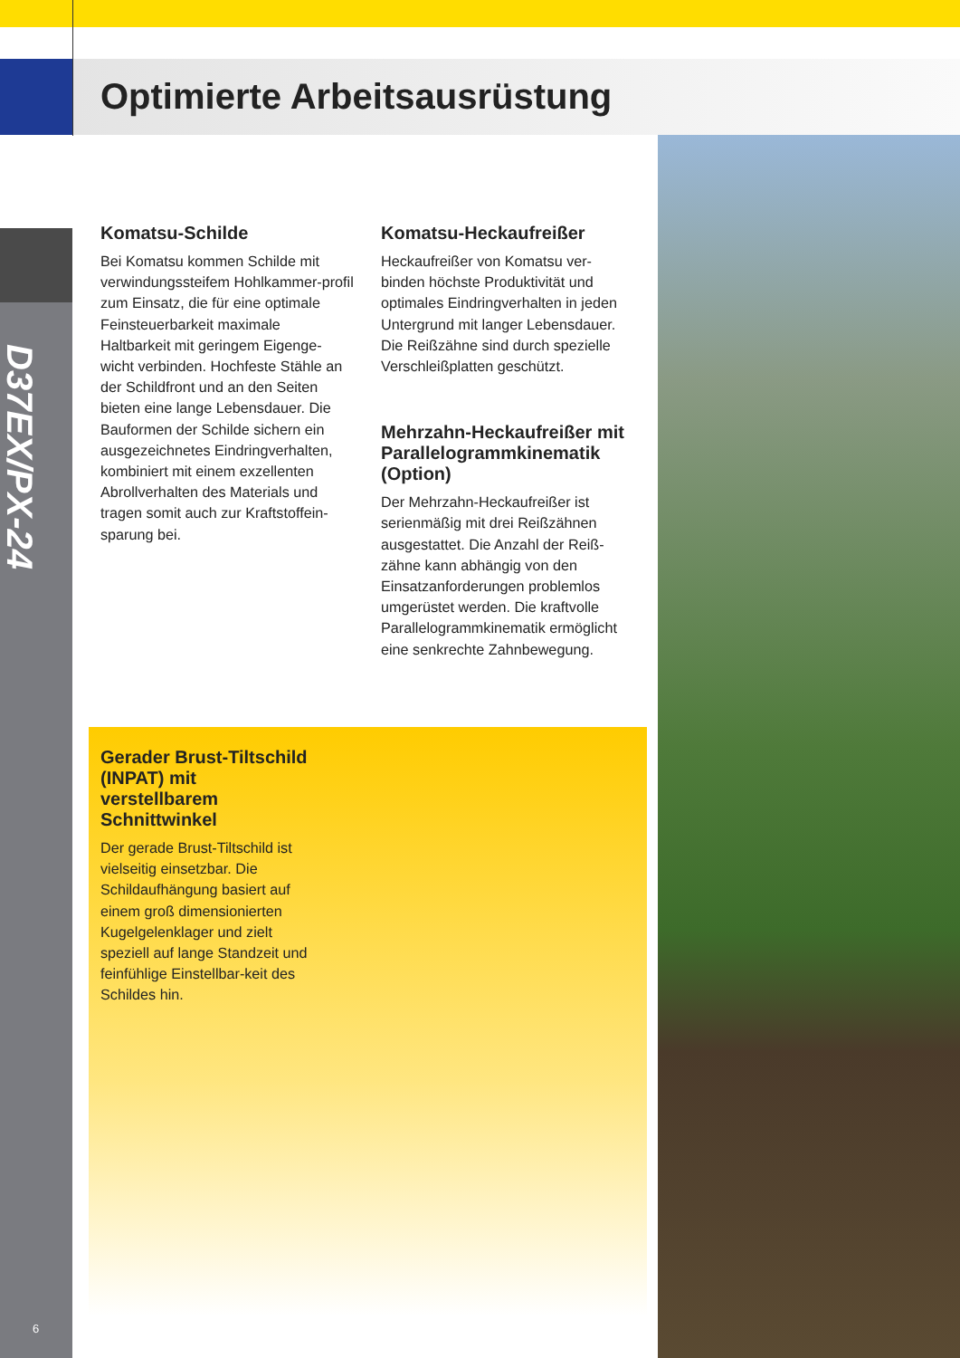Optimierte Arbeitsausrüstung
Komatsu-Schilde
Bei Komatsu kommen Schilde mit verwindungssteifem Hohlkammer-profil zum Einsatz, die für eine optimale Feinsteuerbarkeit maximale Haltbarkeit mit geringem Eigenge-wicht verbinden. Hochfeste Stähle an der Schildfront und an den Seiten bieten eine lange Lebensdauer. Die Bauformen der Schilde sichern ein ausgezeichnetes Eindringverhalten, kombiniert mit einem exzellenten Abrollverhalten des Materials und tragen somit auch zur Kraftstoffein-sparung bei.
Komatsu-Heckaufreißer
Heckaufreißer von Komatsu ver-binden höchste Produktivität und optimales Eindringverhalten in jeden Untergrund mit langer Lebensdauer. Die Reißzähne sind durch spezielle Verschleißplatten geschützt.
Mehrzahn-Heckaufreißer mit Parallelogrammkinematik (Option)
Der Mehrzahn-Heckaufreißer ist serienmäßig mit drei Reißzähnen ausgestattet. Die Anzahl der Reiß-zähne kann abhängig von den Einsatzanforderungen problemlos umgerüstet werden. Die kraftvolle Parallelogrammkinematik ermöglicht eine senkrechte Zahnbewegung.
Gerader Brust-Tiltschild (INPAT) mit verstellbarem Schnittwinkel
Der gerade Brust-Tiltschild ist vielseitig einsetzbar. Die Schildaufhängung basiert auf einem groß dimensionierten Kugelgelenklager und zielt speziell auf lange Standzeit und feinfühlige Einstellbar-keit des Schildes hin.
D37EX/PX-24
6